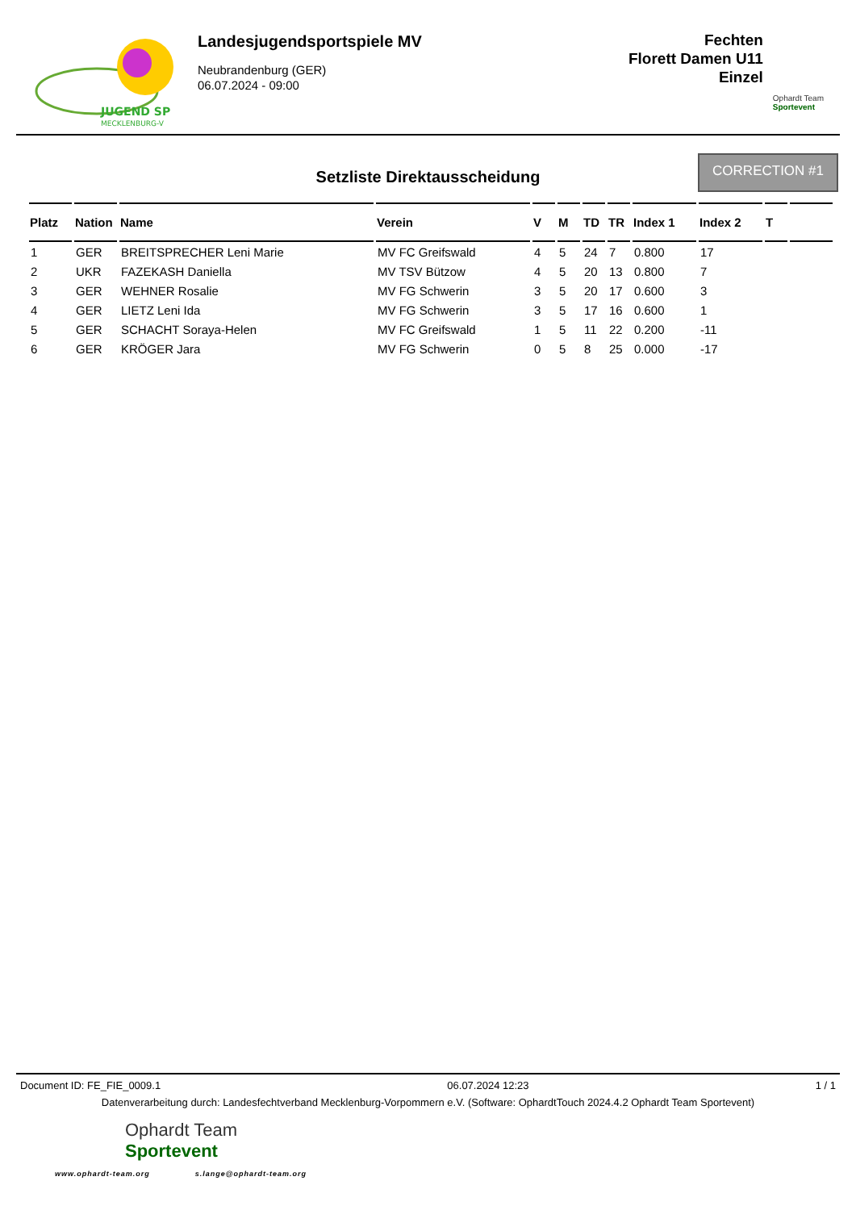JUGEND SP
MECKLENBURG-V
Landesjugendsportspiele MV
Neubrandenburg (GER)
06.07.2024 - 09:00
Fechten
Florett Damen U11
Einzel
Ophardt Team
Sportevent
Setzliste Direktausscheidung
CORRECTION #1
| Platz | Nation | Name | Verein | V | M | TD | TR | Index 1 | Index 2 | T | |
| --- | --- | --- | --- | --- | --- | --- | --- | --- | --- | --- | --- |
| 1 | GER | BREITSPRECHER Leni Marie | MV FC Greifswald | 4 | 5 | 24 | 7 | 0.800 | 17 | | |
| 2 | UKR | FAZEKASH Daniella | MV TSV Bützow | 4 | 5 | 20 | 13 | 0.800 | 7 | | |
| 3 | GER | WEHNER Rosalie | MV FG Schwerin | 3 | 5 | 20 | 17 | 0.600 | 3 | | |
| 4 | GER | LIETZ Leni Ida | MV FG Schwerin | 3 | 5 | 17 | 16 | 0.600 | 1 | | |
| 5 | GER | SCHACHT Soraya-Helen | MV FC Greifswald | 1 | 5 | 11 | 22 | 0.200 | -11 | | |
| 6 | GER | KRÖGER Jara | MV FG Schwerin | 0 | 5 | 8 | 25 | 0.000 | -17 | | |
Document ID: FE_FIE_0009.1 06.07.2024 12:23 1 / 1
Datenverarbeitung durch: Landesfechtverband Mecklenburg-Vorpommern e.V. (Software: OphardtTouch 2024.4.2 Ophardt Team Sportevent)
Ophardt Team
Sportevent
www.ophardt-team.org s.lange@ophardt-team.org